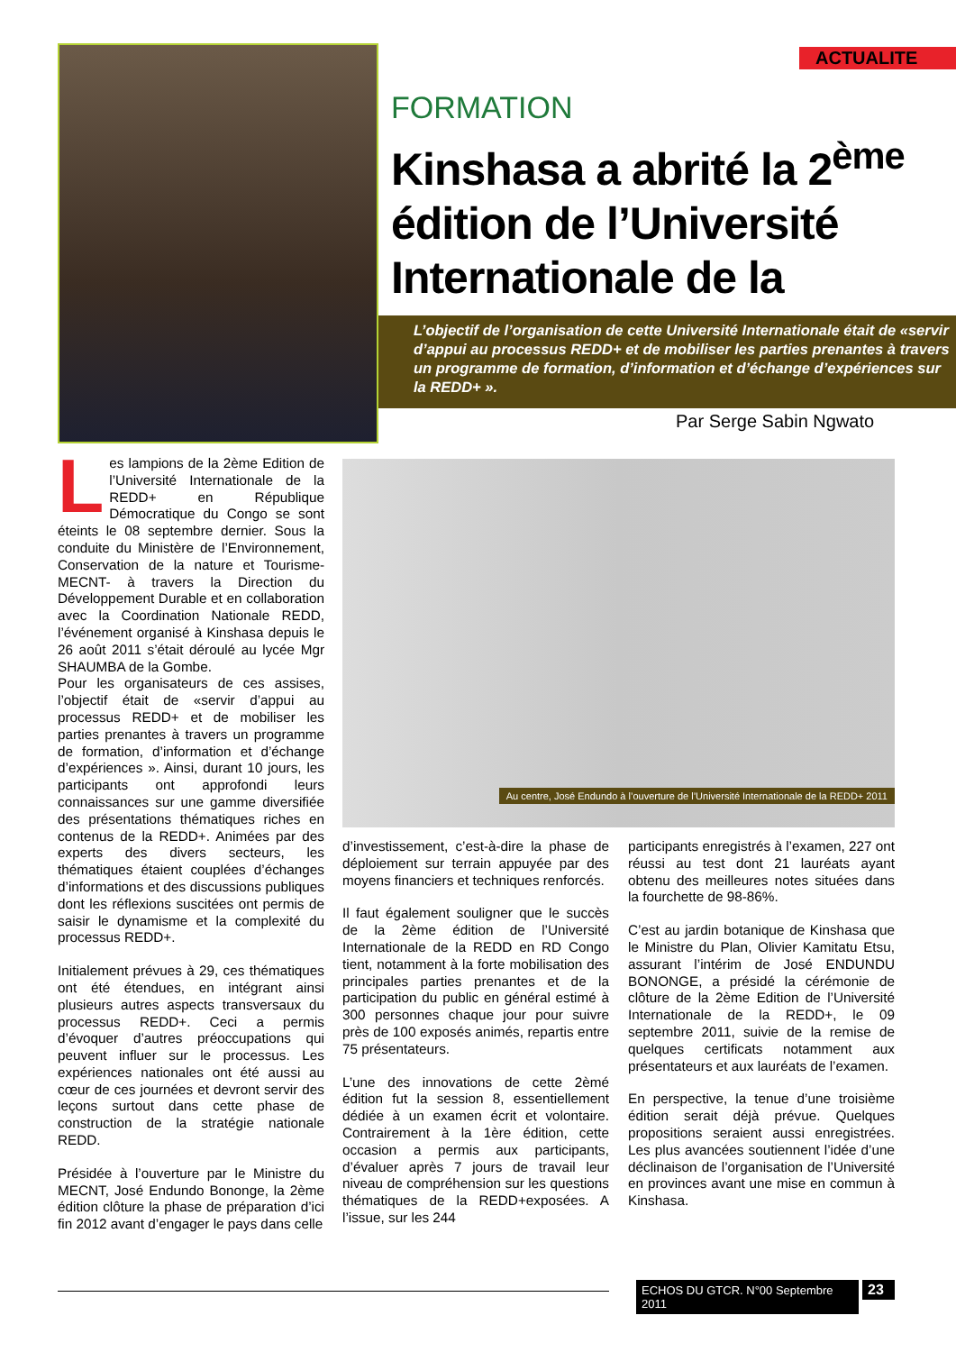ACTUALITE
FORMATION
Kinshasa a abrité la 2<sup>ème</sup> édition de l’Université Internationale de la REDD+
L’objectif de l’organisation de cette Université Internationale était de «servir d’appui au processus REDD+ et de mobiliser les parties prenantes à travers un programme de formation, d’information et d’échange d’expériences sur la REDD+ ».
Par Serge Sabin Ngwato
Les lampions de la 2ème Edition de l’Université Internationale de la REDD+ en République Démocratique du Congo se sont éteints le 08 septembre dernier. Sous la conduite du Ministère de l’Environnement, Conservation de la nature et Tourisme-MECNT- à travers la Direction du Développement Durable et en collaboration avec la Coordination Nationale REDD, l’événement organisé à Kinshasa depuis le 26 août 2011 s’était déroulé au lycée Mgr SHAUMBA de la Gombe.
Pour les organisateurs de ces assises, l’objectif était de «servir d’appui au processus REDD+ et de mobiliser les parties prenantes à travers un programme de formation, d’information et d’échange d’expériences ». Ainsi, durant 10 jours, les participants ont approfondi leurs connaissances sur une gamme diversifiée des présentations thématiques riches en contenus de la REDD+. Animées par des experts des divers secteurs, les thématiques étaient couplées d’échanges d’informations et des discussions publiques dont les réflexions suscitées ont permis de saisir le dynamisme et la complexité du processus REDD+.
Initialement prévues à 29, ces thématiques ont été étendues, en intégrant ainsi plusieurs autres aspects transversaux du processus REDD+. Ceci a permis d’évoquer d’autres préoccupations qui peuvent influer sur le processus. Les expériences nationales ont été aussi au cœur de ces journées et devront servir des leçons surtout dans cette phase de construction de la stratégie nationale REDD.
Présidée à l’ouverture par le Ministre du MECNT, José Endundo Bononge, la 2ème édition clôture la phase de préparation d’ici fin 2012 avant d’engager le pays dans celle
Au centre, José Endundo à l’ouverture de l’Université Internationale de la REDD+ 2011
d’investissement, c’est-à-dire la phase de déploiement sur terrain appuyée par des moyens financiers et techniques renforcés.
Il faut également souligner que le succès de la 2ème édition de l’Université Internationale de la REDD en RD Congo tient, notamment à la forte mobilisation des principales parties prenantes et de la participation du public en général estimé à 300 personnes chaque jour pour suivre près de 100 exposés animés, repartis entre 75 présentateurs.
L’une des innovations de cette 2èmé édition fut la session 8, essentiellement dédiée à un examen écrit et volontaire. Contrairement à la 1ère édition, cette occasion a permis aux participants, d’évaluer après 7 jours de travail leur niveau de compréhension sur les questions thématiques de la REDD+exposées. A l’issue, sur les 244
participants enregistrés à l’examen, 227 ont réussi au test dont 21 lauréats ayant obtenu des meilleures notes situées dans la fourchette de 98-86%.
C’est au jardin botanique de Kinshasa que le Ministre du Plan, Olivier Kamitatu Etsu, assurant l’intérim de José ENDUNDU BONONGE, a présidé la cérémonie de clôture de la 2ème Edition de l’Université Internationale de la REDD+, le 09 septembre 2011, suivie de la remise de quelques certificats notamment aux présentateurs et aux lauréats de l’examen.
En perspective, la tenue d’une troisième édition serait déjà prévue. Quelques propositions seraient aussi enregistrées. Les plus avancées soutiennent l’idée d’une déclinaison de l’organisation de l’Université en provinces avant une mise en commun à Kinshasa.
ECHOS DU GTCR. N°00 Septembre 2011
23